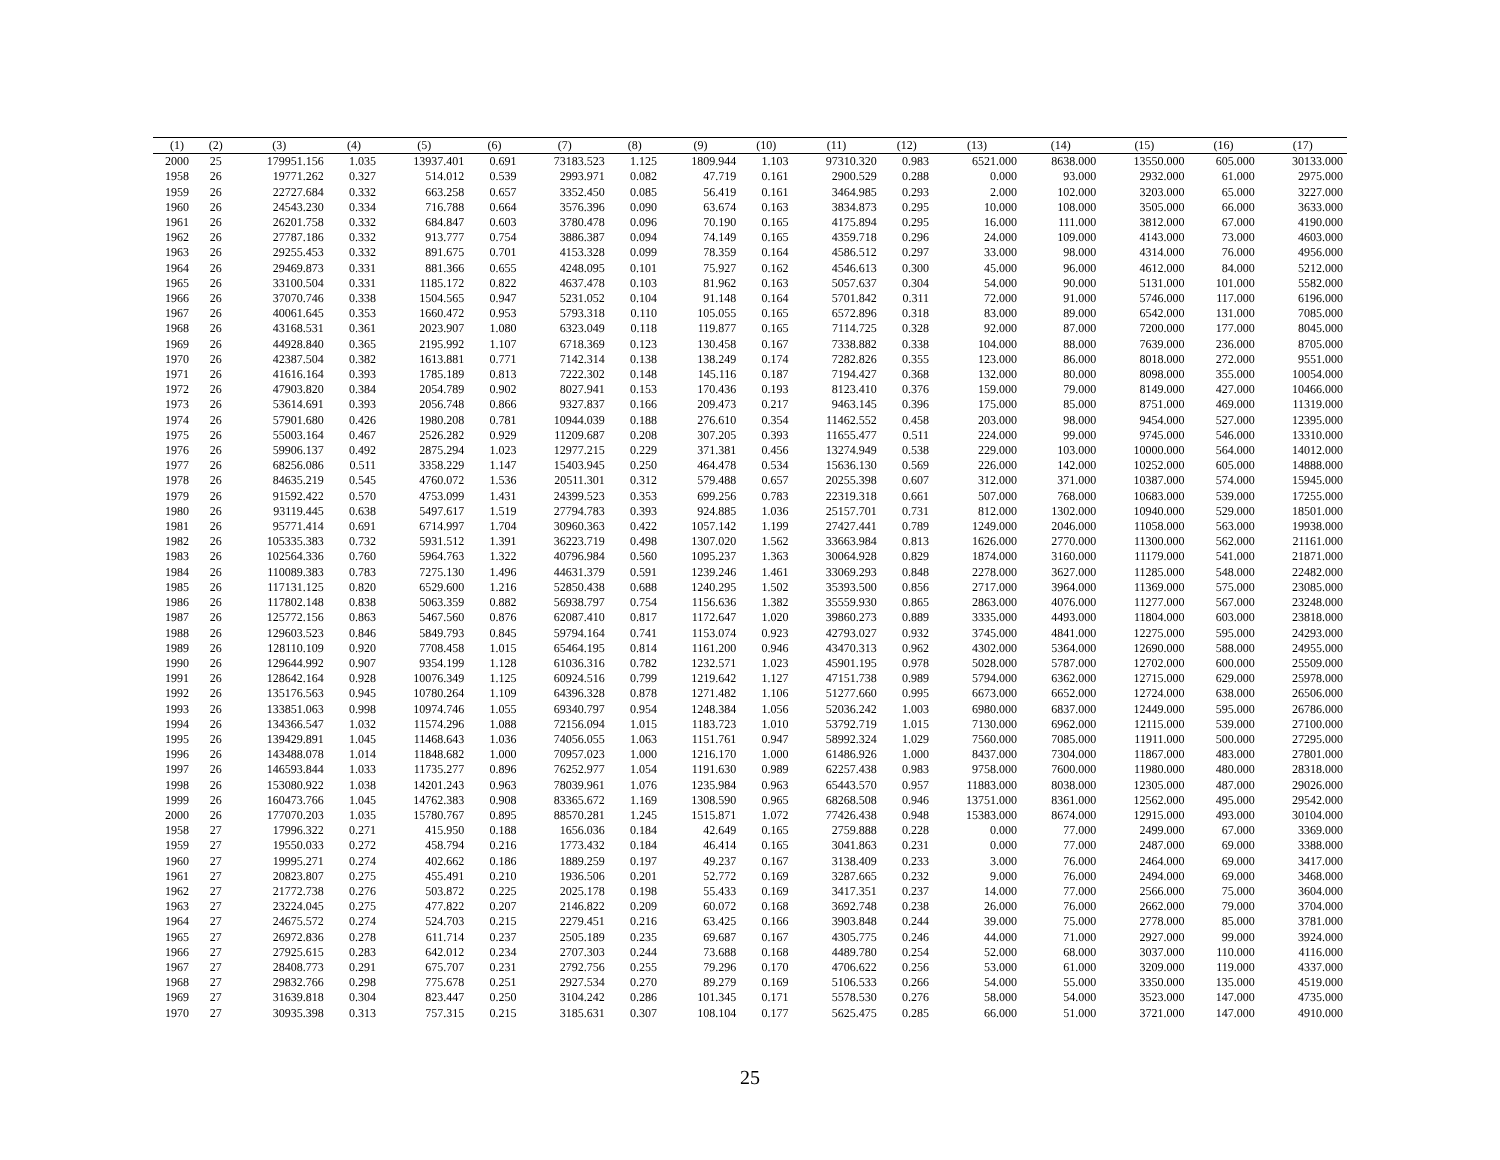| (1) | (2) | (3) | (4) | (5) | (6) | (7) | (8) | (9) | (10) | (11) | (12) | (13) | (14) | (15) | (16) | (17) |
| --- | --- | --- | --- | --- | --- | --- | --- | --- | --- | --- | --- | --- | --- | --- | --- | --- |
| 2000 | 25 | 179951.156 | 1.035 | 13937.401 | 0.691 | 73183.523 | 1.125 | 1809.944 | 1.103 | 97310.320 | 0.983 | 6521.000 | 8638.000 | 13550.000 | 605.000 | 30133.000 |
| 1958 | 26 | 19771.262 | 0.327 | 514.012 | 0.539 | 2993.971 | 0.082 | 47.719 | 0.161 | 2900.529 | 0.288 | 0.000 | 93.000 | 2932.000 | 61.000 | 2975.000 |
| 1959 | 26 | 22727.684 | 0.332 | 663.258 | 0.657 | 3352.450 | 0.085 | 56.419 | 0.161 | 3464.985 | 0.293 | 2.000 | 102.000 | 3203.000 | 65.000 | 3227.000 |
| 1960 | 26 | 24543.230 | 0.334 | 716.788 | 0.664 | 3576.396 | 0.090 | 63.674 | 0.163 | 3834.873 | 0.295 | 10.000 | 108.000 | 3505.000 | 66.000 | 3633.000 |
| 1961 | 26 | 26201.758 | 0.332 | 684.847 | 0.603 | 3780.478 | 0.096 | 70.190 | 0.165 | 4175.894 | 0.295 | 16.000 | 111.000 | 3812.000 | 67.000 | 4190.000 |
| 1962 | 26 | 27787.186 | 0.332 | 913.777 | 0.754 | 3886.387 | 0.094 | 74.149 | 0.165 | 4359.718 | 0.296 | 24.000 | 109.000 | 4143.000 | 73.000 | 4603.000 |
| 1963 | 26 | 29255.453 | 0.332 | 891.675 | 0.701 | 4153.328 | 0.099 | 78.359 | 0.164 | 4586.512 | 0.297 | 33.000 | 98.000 | 4314.000 | 76.000 | 4956.000 |
| 1964 | 26 | 29469.873 | 0.331 | 881.366 | 0.655 | 4248.095 | 0.101 | 75.927 | 0.162 | 4546.613 | 0.300 | 45.000 | 96.000 | 4612.000 | 84.000 | 5212.000 |
| 1965 | 26 | 33100.504 | 0.331 | 1185.172 | 0.822 | 4637.478 | 0.103 | 81.962 | 0.163 | 5057.637 | 0.304 | 54.000 | 90.000 | 5131.000 | 101.000 | 5582.000 |
| 1966 | 26 | 37070.746 | 0.338 | 1504.565 | 0.947 | 5231.052 | 0.104 | 91.148 | 0.164 | 5701.842 | 0.311 | 72.000 | 91.000 | 5746.000 | 117.000 | 6196.000 |
| 1967 | 26 | 40061.645 | 0.353 | 1660.472 | 0.953 | 5793.318 | 0.110 | 105.055 | 0.165 | 6572.896 | 0.318 | 83.000 | 89.000 | 6542.000 | 131.000 | 7085.000 |
| 1968 | 26 | 43168.531 | 0.361 | 2023.907 | 1.080 | 6323.049 | 0.118 | 119.877 | 0.165 | 7114.725 | 0.328 | 92.000 | 87.000 | 7200.000 | 177.000 | 8045.000 |
| 1969 | 26 | 44928.840 | 0.365 | 2195.992 | 1.107 | 6718.369 | 0.123 | 130.458 | 0.167 | 7338.882 | 0.338 | 104.000 | 88.000 | 7639.000 | 236.000 | 8705.000 |
| 1970 | 26 | 42387.504 | 0.382 | 1613.881 | 0.771 | 7142.314 | 0.138 | 138.249 | 0.174 | 7282.826 | 0.355 | 123.000 | 86.000 | 8018.000 | 272.000 | 9551.000 |
| 1971 | 26 | 41616.164 | 0.393 | 1785.189 | 0.813 | 7222.302 | 0.148 | 145.116 | 0.187 | 7194.427 | 0.368 | 132.000 | 80.000 | 8098.000 | 355.000 | 10054.000 |
| 1972 | 26 | 47903.820 | 0.384 | 2054.789 | 0.902 | 8027.941 | 0.153 | 170.436 | 0.193 | 8123.410 | 0.376 | 159.000 | 79.000 | 8149.000 | 427.000 | 10466.000 |
| 1973 | 26 | 53614.691 | 0.393 | 2056.748 | 0.866 | 9327.837 | 0.166 | 209.473 | 0.217 | 9463.145 | 0.396 | 175.000 | 85.000 | 8751.000 | 469.000 | 11319.000 |
| 1974 | 26 | 57901.680 | 0.426 | 1980.208 | 0.781 | 10944.039 | 0.188 | 276.610 | 0.354 | 11462.552 | 0.458 | 203.000 | 98.000 | 9454.000 | 527.000 | 12395.000 |
| 1975 | 26 | 55003.164 | 0.467 | 2526.282 | 0.929 | 11209.687 | 0.208 | 307.205 | 0.393 | 11655.477 | 0.511 | 224.000 | 99.000 | 9745.000 | 546.000 | 13310.000 |
| 1976 | 26 | 59906.137 | 0.492 | 2875.294 | 1.023 | 12977.215 | 0.229 | 371.381 | 0.456 | 13274.949 | 0.538 | 229.000 | 103.000 | 10000.000 | 564.000 | 14012.000 |
| 1977 | 26 | 68256.086 | 0.511 | 3358.229 | 1.147 | 15403.945 | 0.250 | 464.478 | 0.534 | 15636.130 | 0.569 | 226.000 | 142.000 | 10252.000 | 605.000 | 14888.000 |
| 1978 | 26 | 84635.219 | 0.545 | 4760.072 | 1.536 | 20511.301 | 0.312 | 579.488 | 0.657 | 20255.398 | 0.607 | 312.000 | 371.000 | 10387.000 | 574.000 | 15945.000 |
| 1979 | 26 | 91592.422 | 0.570 | 4753.099 | 1.431 | 24399.523 | 0.353 | 699.256 | 0.783 | 22319.318 | 0.661 | 507.000 | 768.000 | 10683.000 | 539.000 | 17255.000 |
| 1980 | 26 | 93119.445 | 0.638 | 5497.617 | 1.519 | 27794.783 | 0.393 | 924.885 | 1.036 | 25157.701 | 0.731 | 812.000 | 1302.000 | 10940.000 | 529.000 | 18501.000 |
| 1981 | 26 | 95771.414 | 0.691 | 6714.997 | 1.704 | 30960.363 | 0.422 | 1057.142 | 1.199 | 27427.441 | 0.789 | 1249.000 | 2046.000 | 11058.000 | 563.000 | 19938.000 |
| 1982 | 26 | 105335.383 | 0.732 | 5931.512 | 1.391 | 36223.719 | 0.498 | 1307.020 | 1.562 | 33663.984 | 0.813 | 1626.000 | 2770.000 | 11300.000 | 562.000 | 21161.000 |
| 1983 | 26 | 102564.336 | 0.760 | 5964.763 | 1.322 | 40796.984 | 0.560 | 1095.237 | 1.363 | 30064.928 | 0.829 | 1874.000 | 3160.000 | 11179.000 | 541.000 | 21871.000 |
| 1984 | 26 | 110089.383 | 0.783 | 7275.130 | 1.496 | 44631.379 | 0.591 | 1239.246 | 1.461 | 33069.293 | 0.848 | 2278.000 | 3627.000 | 11285.000 | 548.000 | 22482.000 |
| 1985 | 26 | 117131.125 | 0.820 | 6529.600 | 1.216 | 52850.438 | 0.688 | 1240.295 | 1.502 | 35393.500 | 0.856 | 2717.000 | 3964.000 | 11369.000 | 575.000 | 23085.000 |
| 1986 | 26 | 117802.148 | 0.838 | 5063.359 | 0.882 | 56938.797 | 0.754 | 1156.636 | 1.382 | 35559.930 | 0.865 | 2863.000 | 4076.000 | 11277.000 | 567.000 | 23248.000 |
| 1987 | 26 | 125772.156 | 0.863 | 5467.560 | 0.876 | 62087.410 | 0.817 | 1172.647 | 1.020 | 39860.273 | 0.889 | 3335.000 | 4493.000 | 11804.000 | 603.000 | 23818.000 |
| 1988 | 26 | 129603.523 | 0.846 | 5849.793 | 0.845 | 59794.164 | 0.741 | 1153.074 | 0.923 | 42793.027 | 0.932 | 3745.000 | 4841.000 | 12275.000 | 595.000 | 24293.000 |
| 1989 | 26 | 128110.109 | 0.920 | 7708.458 | 1.015 | 65464.195 | 0.814 | 1161.200 | 0.946 | 43470.313 | 0.962 | 4302.000 | 5364.000 | 12690.000 | 588.000 | 24955.000 |
| 1990 | 26 | 129644.992 | 0.907 | 9354.199 | 1.128 | 61036.316 | 0.782 | 1232.571 | 1.023 | 45901.195 | 0.978 | 5028.000 | 5787.000 | 12702.000 | 600.000 | 25509.000 |
| 1991 | 26 | 128642.164 | 0.928 | 10076.349 | 1.125 | 60924.516 | 0.799 | 1219.642 | 1.127 | 47151.738 | 0.989 | 5794.000 | 6362.000 | 12715.000 | 629.000 | 25978.000 |
| 1992 | 26 | 135176.563 | 0.945 | 10780.264 | 1.109 | 64396.328 | 0.878 | 1271.482 | 1.106 | 51277.660 | 0.995 | 6673.000 | 6652.000 | 12724.000 | 638.000 | 26506.000 |
| 1993 | 26 | 133851.063 | 0.998 | 10974.746 | 1.055 | 69340.797 | 0.954 | 1248.384 | 1.056 | 52036.242 | 1.003 | 6980.000 | 6837.000 | 12449.000 | 595.000 | 26786.000 |
| 1994 | 26 | 134366.547 | 1.032 | 11574.296 | 1.088 | 72156.094 | 1.015 | 1183.723 | 1.010 | 53792.719 | 1.015 | 7130.000 | 6962.000 | 12115.000 | 539.000 | 27100.000 |
| 1995 | 26 | 139429.891 | 1.045 | 11468.643 | 1.036 | 74056.055 | 1.063 | 1151.761 | 0.947 | 58992.324 | 1.029 | 7560.000 | 7085.000 | 11911.000 | 500.000 | 27295.000 |
| 1996 | 26 | 143488.078 | 1.014 | 11848.682 | 1.000 | 70957.023 | 1.000 | 1216.170 | 1.000 | 61486.926 | 1.000 | 8437.000 | 7304.000 | 11867.000 | 483.000 | 27801.000 |
| 1997 | 26 | 146593.844 | 1.033 | 11735.277 | 0.896 | 76252.977 | 1.054 | 1191.630 | 0.989 | 62257.438 | 0.983 | 9758.000 | 7600.000 | 11980.000 | 480.000 | 28318.000 |
| 1998 | 26 | 153080.922 | 1.038 | 14201.243 | 0.963 | 78039.961 | 1.076 | 1235.984 | 0.963 | 65443.570 | 0.957 | 11883.000 | 8038.000 | 12305.000 | 487.000 | 29026.000 |
| 1999 | 26 | 160473.766 | 1.045 | 14762.383 | 0.908 | 83365.672 | 1.169 | 1308.590 | 0.965 | 68268.508 | 0.946 | 13751.000 | 8361.000 | 12562.000 | 495.000 | 29542.000 |
| 2000 | 26 | 177070.203 | 1.035 | 15780.767 | 0.895 | 88570.281 | 1.245 | 1515.871 | 1.072 | 77426.438 | 0.948 | 15383.000 | 8674.000 | 12915.000 | 493.000 | 30104.000 |
| 1958 | 27 | 17996.322 | 0.271 | 415.950 | 0.188 | 1656.036 | 0.184 | 42.649 | 0.165 | 2759.888 | 0.228 | 0.000 | 77.000 | 2499.000 | 67.000 | 3369.000 |
| 1959 | 27 | 19550.033 | 0.272 | 458.794 | 0.216 | 1773.432 | 0.184 | 46.414 | 0.165 | 3041.863 | 0.231 | 0.000 | 77.000 | 2487.000 | 69.000 | 3388.000 |
| 1960 | 27 | 19995.271 | 0.274 | 402.662 | 0.186 | 1889.259 | 0.197 | 49.237 | 0.167 | 3138.409 | 0.233 | 3.000 | 76.000 | 2464.000 | 69.000 | 3417.000 |
| 1961 | 27 | 20823.807 | 0.275 | 455.491 | 0.210 | 1936.506 | 0.201 | 52.772 | 0.169 | 3287.665 | 0.232 | 9.000 | 76.000 | 2494.000 | 69.000 | 3468.000 |
| 1962 | 27 | 21772.738 | 0.276 | 503.872 | 0.225 | 2025.178 | 0.198 | 55.433 | 0.169 | 3417.351 | 0.237 | 14.000 | 77.000 | 2566.000 | 75.000 | 3604.000 |
| 1963 | 27 | 23224.045 | 0.275 | 477.822 | 0.207 | 2146.822 | 0.209 | 60.072 | 0.168 | 3692.748 | 0.238 | 26.000 | 76.000 | 2662.000 | 79.000 | 3704.000 |
| 1964 | 27 | 24675.572 | 0.274 | 524.703 | 0.215 | 2279.451 | 0.216 | 63.425 | 0.166 | 3903.848 | 0.244 | 39.000 | 75.000 | 2778.000 | 85.000 | 3781.000 |
| 1965 | 27 | 26972.836 | 0.278 | 611.714 | 0.237 | 2505.189 | 0.235 | 69.687 | 0.167 | 4305.775 | 0.246 | 44.000 | 71.000 | 2927.000 | 99.000 | 3924.000 |
| 1966 | 27 | 27925.615 | 0.283 | 642.012 | 0.234 | 2707.303 | 0.244 | 73.688 | 0.168 | 4489.780 | 0.254 | 52.000 | 68.000 | 3037.000 | 110.000 | 4116.000 |
| 1967 | 27 | 28408.773 | 0.291 | 675.707 | 0.231 | 2792.756 | 0.255 | 79.296 | 0.170 | 4706.622 | 0.256 | 53.000 | 61.000 | 3209.000 | 119.000 | 4337.000 |
| 1968 | 27 | 29832.766 | 0.298 | 775.678 | 0.251 | 2927.534 | 0.270 | 89.279 | 0.169 | 5106.533 | 0.266 | 54.000 | 55.000 | 3350.000 | 135.000 | 4519.000 |
| 1969 | 27 | 31639.818 | 0.304 | 823.447 | 0.250 | 3104.242 | 0.286 | 101.345 | 0.171 | 5578.530 | 0.276 | 58.000 | 54.000 | 3523.000 | 147.000 | 4735.000 |
| 1970 | 27 | 30935.398 | 0.313 | 757.315 | 0.215 | 3185.631 | 0.307 | 108.104 | 0.177 | 5625.475 | 0.285 | 66.000 | 51.000 | 3721.000 | 147.000 | 4910.000 |
25